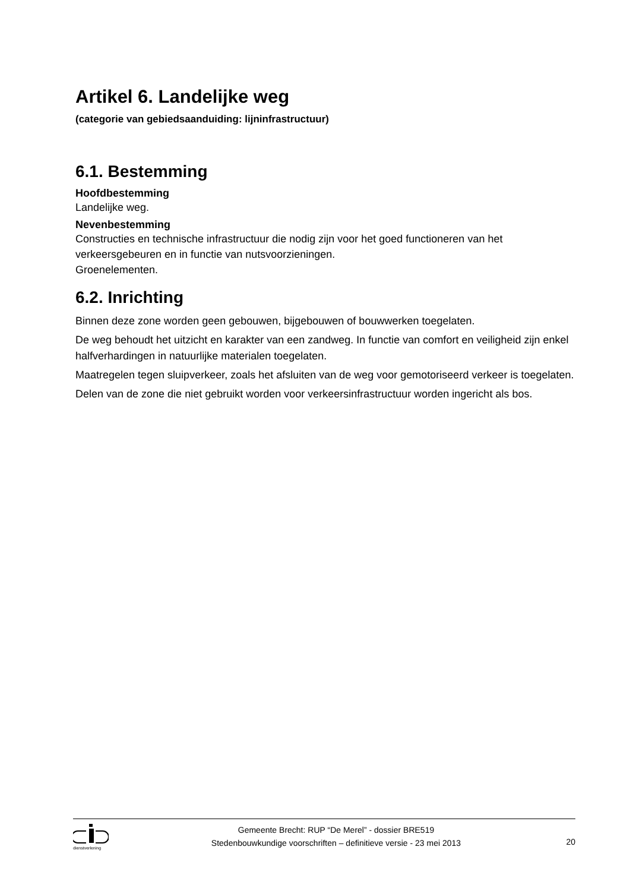Artikel 6. Landelijke weg
(categorie van gebiedsaanduiding: lijninfrastructuur)
6.1. Bestemming
Hoofdbestemming
Landelijke weg.
Nevenbestemming
Constructies en technische infrastructuur die nodig zijn voor het goed functioneren van het verkeersgebeuren en in functie van nutsvoorzieningen.
Groenelementen.
6.2. Inrichting
Binnen deze zone worden geen gebouwen, bijgebouwen of bouwwerken toegelaten.
De weg behoudt het uitzicht en karakter van een zandweg. In functie van comfort en veiligheid zijn enkel halfverhardingen in natuurlijke materialen toegelaten.
Maatregelen tegen sluipverkeer, zoals het afsluiten van de weg voor gemotoriseerd verkeer is toegelaten.
Delen van de zone die niet gebruikt worden voor verkeersinfrastructuur worden ingericht als bos.
dienstverlening
Gemeente Brecht: RUP “De Merel” - dossier BRE519
Stedenbouwkundige voorschriften – definitieve versie - 23 mei 2013
20